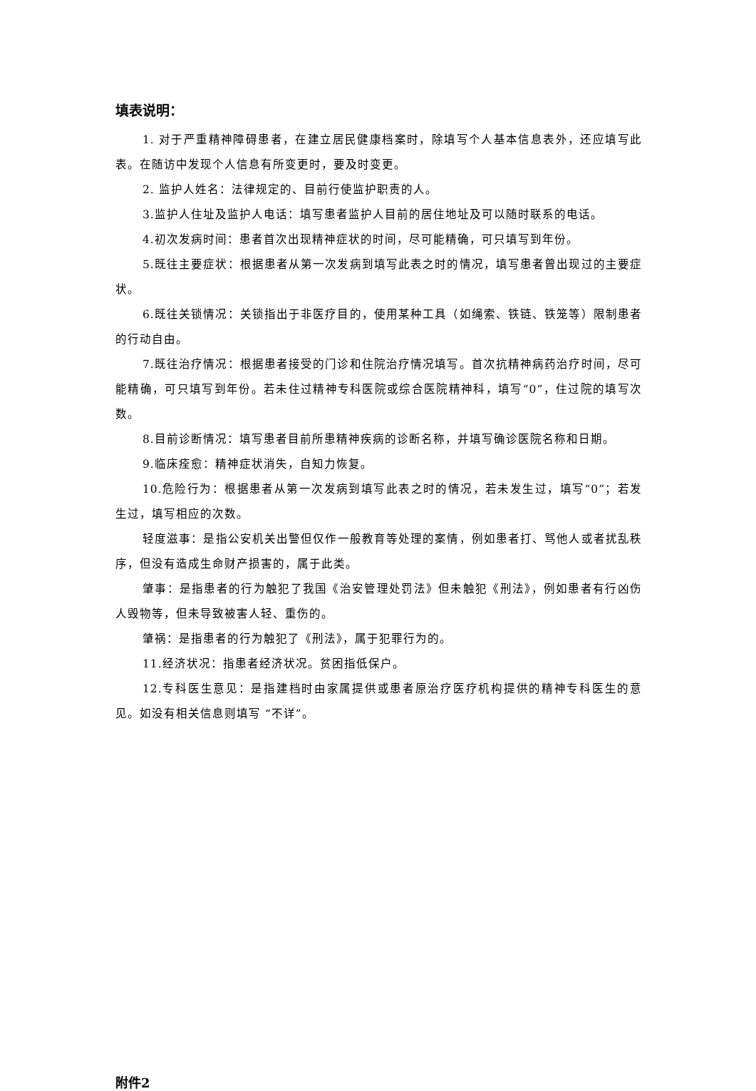填表说明：
1. 对于严重精神障碍患者，在建立居民健康档案时，除填写个人基本信息表外，还应填写此表。在随访中发现个人信息有所变更时，要及时变更。
2. 监护人姓名：法律规定的、目前行使监护职责的人。
3.监护人住址及监护人电话：填写患者监护人目前的居住地址及可以随时联系的电话。
4.初次发病时间：患者首次出现精神症状的时间，尽可能精确，可只填写到年份。
5.既往主要症状：根据患者从第一次发病到填写此表之时的情况，填写患者曾出现过的主要症状。
6.既往关锁情况：关锁指出于非医疗目的，使用某种工具（如绳索、铁链、铁笼等）限制患者的行动自由。
7.既往治疗情况：根据患者接受的门诊和住院治疗情况填写。首次抗精神病药治疗时间，尽可能精确，可只填写到年份。若未住过精神专科医院或综合医院精神科，填写“0”，住过院的填写次数。
8.目前诊断情况：填写患者目前所患精神疾病的诊断名称，并填写确诊医院名称和日期。
9.临床痊愈：精神症状消失，自知力恢复。
10.危险行为：根据患者从第一次发病到填写此表之时的情况，若未发生过，填写“0”；若发生过，填写相应的次数。
轻度滋事：是指公安机关出警但仅作一般教育等处理的案情，例如患者打、骂他人或者扰乱秩序，但没有造成生命财产损害的，属于此类。
肇事：是指患者的行为触犯了我国《治安管理处罚法》但未触犯《刑法》，例如患者有行凶伤人毁物等，但未导致被害人轻、重伤的。
肇祸：是指患者的行为触犯了《刑法》，属于犯罪行为的。
11.经济状况：指患者经济状况。贫困指低保户。
12.专科医生意见：是指建档时由家属提供或患者原治疗医疗机构提供的精神专科医生的意见。如没有相关信息则填写 “不详”。
附件2